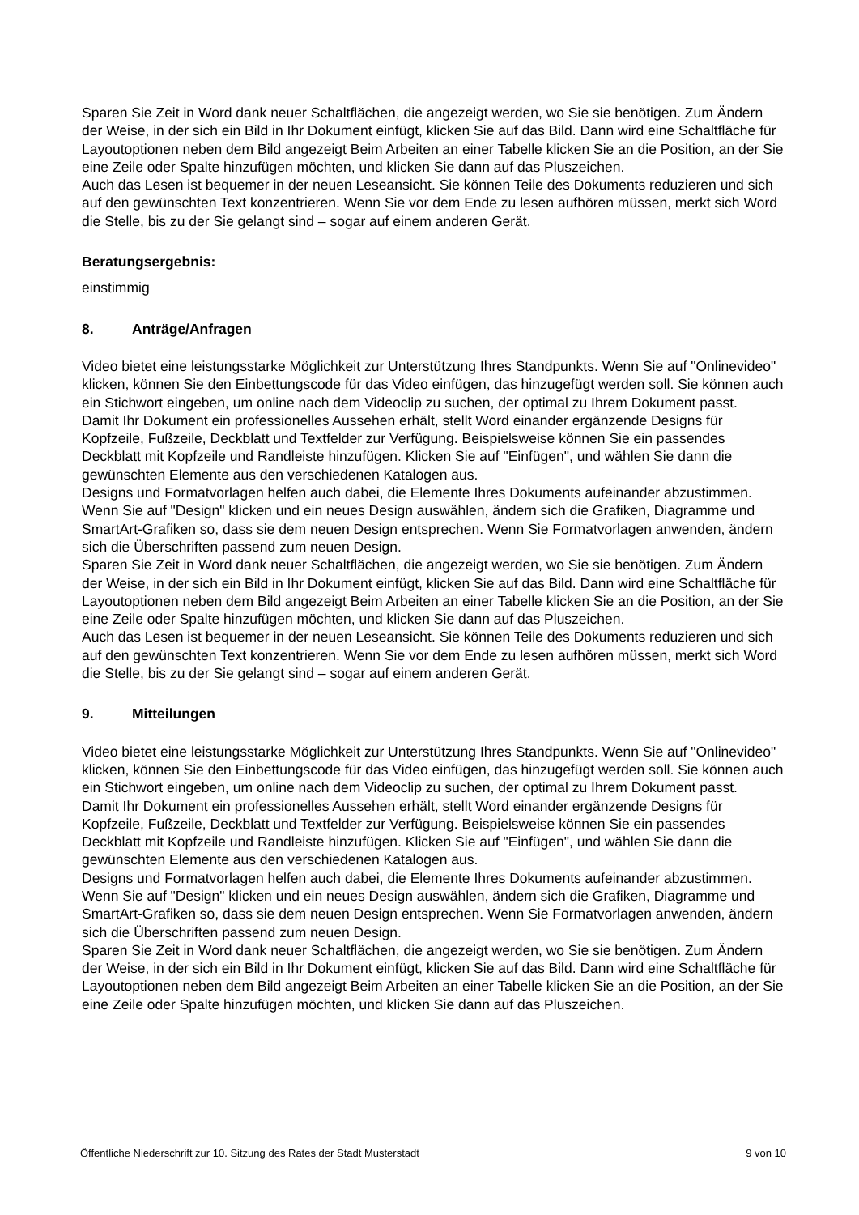Sparen Sie Zeit in Word dank neuer Schaltflächen, die angezeigt werden, wo Sie sie benötigen. Zum Ändern der Weise, in der sich ein Bild in Ihr Dokument einfügt, klicken Sie auf das Bild. Dann wird eine Schaltfläche für Layoutoptionen neben dem Bild angezeigt Beim Arbeiten an einer Tabelle klicken Sie an die Position, an der Sie eine Zeile oder Spalte hinzufügen möchten, und klicken Sie dann auf das Pluszeichen.
Auch das Lesen ist bequemer in der neuen Leseansicht. Sie können Teile des Dokuments reduzieren und sich auf den gewünschten Text konzentrieren. Wenn Sie vor dem Ende zu lesen aufhören müssen, merkt sich Word die Stelle, bis zu der Sie gelangt sind – sogar auf einem anderen Gerät.
Beratungsergebnis:
einstimmig
8. Anträge/Anfragen
Video bietet eine leistungsstarke Möglichkeit zur Unterstützung Ihres Standpunkts. Wenn Sie auf "Onlinevideo" klicken, können Sie den Einbettungscode für das Video einfügen, das hinzugefügt werden soll. Sie können auch ein Stichwort eingeben, um online nach dem Videoclip zu suchen, der optimal zu Ihrem Dokument passt.
Damit Ihr Dokument ein professionelles Aussehen erhält, stellt Word einander ergänzende Designs für Kopfzeile, Fußzeile, Deckblatt und Textfelder zur Verfügung. Beispielsweise können Sie ein passendes Deckblatt mit Kopfzeile und Randleiste hinzufügen. Klicken Sie auf "Einfügen", und wählen Sie dann die gewünschten Elemente aus den verschiedenen Katalogen aus.
Designs und Formatvorlagen helfen auch dabei, die Elemente Ihres Dokuments aufeinander abzustimmen. Wenn Sie auf "Design" klicken und ein neues Design auswählen, ändern sich die Grafiken, Diagramme und SmartArt-Grafiken so, dass sie dem neuen Design entsprechen. Wenn Sie Formatvorlagen anwenden, ändern sich die Überschriften passend zum neuen Design.
Sparen Sie Zeit in Word dank neuer Schaltflächen, die angezeigt werden, wo Sie sie benötigen. Zum Ändern der Weise, in der sich ein Bild in Ihr Dokument einfügt, klicken Sie auf das Bild. Dann wird eine Schaltfläche für Layoutoptionen neben dem Bild angezeigt Beim Arbeiten an einer Tabelle klicken Sie an die Position, an der Sie eine Zeile oder Spalte hinzufügen möchten, und klicken Sie dann auf das Pluszeichen.
Auch das Lesen ist bequemer in der neuen Leseansicht. Sie können Teile des Dokuments reduzieren und sich auf den gewünschten Text konzentrieren. Wenn Sie vor dem Ende zu lesen aufhören müssen, merkt sich Word die Stelle, bis zu der Sie gelangt sind – sogar auf einem anderen Gerät.
9. Mitteilungen
Video bietet eine leistungsstarke Möglichkeit zur Unterstützung Ihres Standpunkts. Wenn Sie auf "Onlinevideo" klicken, können Sie den Einbettungscode für das Video einfügen, das hinzugefügt werden soll. Sie können auch ein Stichwort eingeben, um online nach dem Videoclip zu suchen, der optimal zu Ihrem Dokument passt.
Damit Ihr Dokument ein professionelles Aussehen erhält, stellt Word einander ergänzende Designs für Kopfzeile, Fußzeile, Deckblatt und Textfelder zur Verfügung. Beispielsweise können Sie ein passendes Deckblatt mit Kopfzeile und Randleiste hinzufügen. Klicken Sie auf "Einfügen", und wählen Sie dann die gewünschten Elemente aus den verschiedenen Katalogen aus.
Designs und Formatvorlagen helfen auch dabei, die Elemente Ihres Dokuments aufeinander abzustimmen. Wenn Sie auf "Design" klicken und ein neues Design auswählen, ändern sich die Grafiken, Diagramme und SmartArt-Grafiken so, dass sie dem neuen Design entsprechen. Wenn Sie Formatvorlagen anwenden, ändern sich die Überschriften passend zum neuen Design.
Sparen Sie Zeit in Word dank neuer Schaltflächen, die angezeigt werden, wo Sie sie benötigen. Zum Ändern der Weise, in der sich ein Bild in Ihr Dokument einfügt, klicken Sie auf das Bild. Dann wird eine Schaltfläche für Layoutoptionen neben dem Bild angezeigt Beim Arbeiten an einer Tabelle klicken Sie an die Position, an der Sie eine Zeile oder Spalte hinzufügen möchten, und klicken Sie dann auf das Pluszeichen.
Öffentliche Niederschrift zur 10. Sitzung des Rates der Stadt Musterstadt 9 von 10